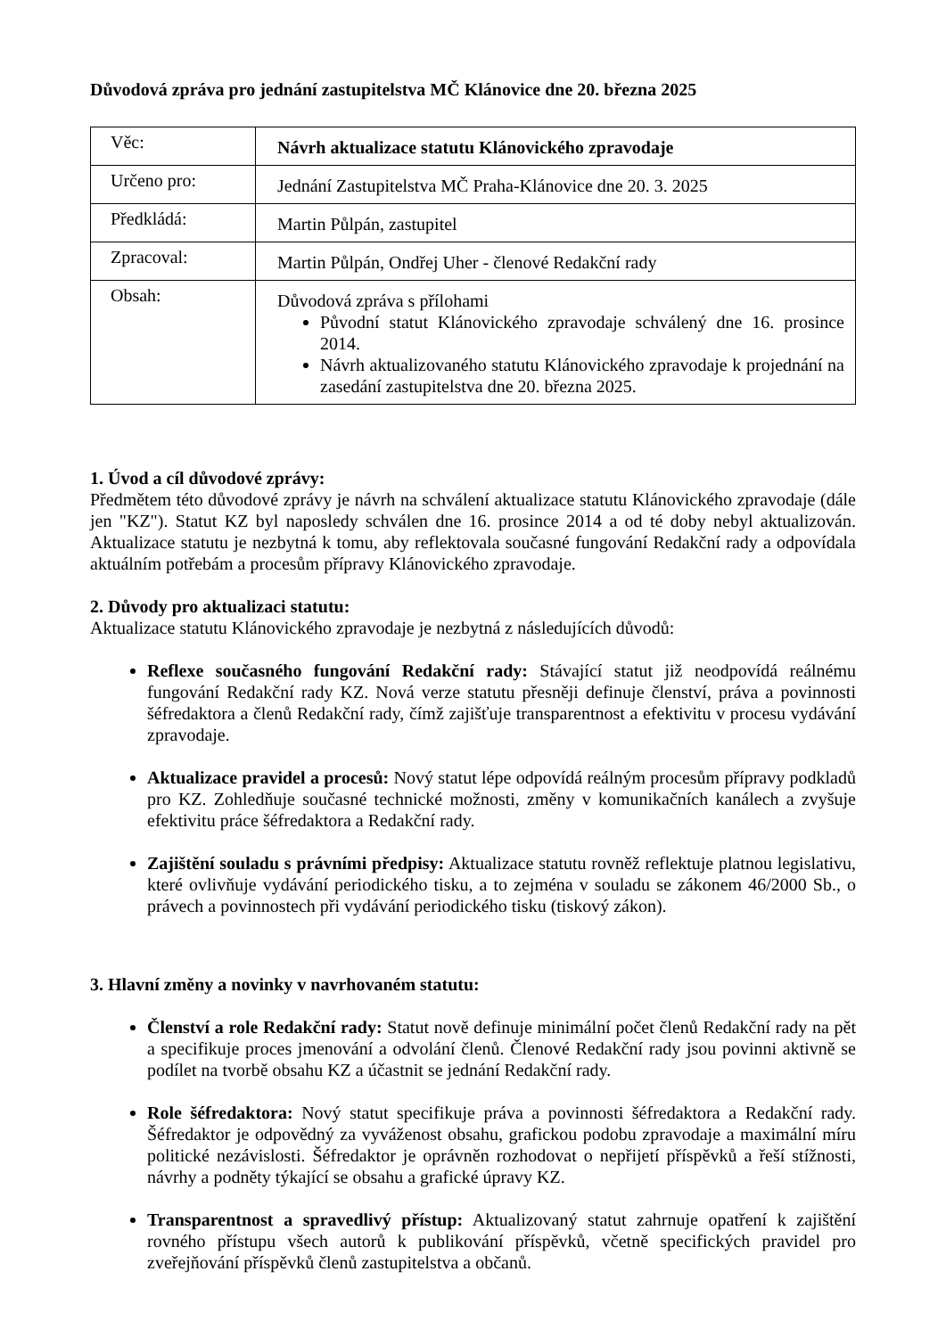Důvodová zpráva pro jednání zastupitelstva MČ Klánovice dne 20. března 2025
| Věc: | Návrh aktualizace statutu Klánovického zpravodaje |
| Určeno pro: | Jednání Zastupitelstva MČ Praha-Klánovice dne 20. 3. 2025 |
| Předkládá: | Martin Půlpán, zastupitel |
| Zpracoval: | Martin Půlpán, Ondřej Uher - členové Redakční rady |
| Obsah: | Důvodová zpráva s přílohami Původní statut Klánovického zpravodaje schválený dne 16. prosince 2014. Návrh aktualizovaného statutu Klánovického zpravodaje k projednání na zasedání zastupitelstva dne 20. března 2025. |
1. Úvod a cíl důvodové zprávy:
Předmětem této důvodové zprávy je návrh na schválení aktualizace statutu Klánovického zpravodaje (dále jen "KZ"). Statut KZ byl naposledy schválen dne 16. prosince 2014 a od té doby nebyl aktualizován. Aktualizace statutu je nezbytná k tomu, aby reflektovala současné fungování Redakční rady a odpovídala aktuálním potřebám a procesům přípravy Klánovického zpravodaje.
2. Důvody pro aktualizaci statutu:
Aktualizace statutu Klánovického zpravodaje je nezbytná z následujících důvodů:
Reflexe současného fungování Redakční rady: Stávající statut již neodpovídá reálnému fungování Redakční rady KZ. Nová verze statutu přesněji definuje členství, práva a povinnosti šéfredaktora a členů Redakční rady, čímž zajišťuje transparentnost a efektivitu v procesu vydávání zpravodaje.
Aktualizace pravidel a procesů: Nový statut lépe odpovídá reálným procesům přípravy podkladů pro KZ. Zohledňuje současné technické možnosti, změny v komunikačních kanálech a zvyšuje efektivitu práce šéfredaktora a Redakční rady.
Zajištění souladu s právními předpisy: Aktualizace statutu rovněž reflektuje platnou legislativu, které ovlivňuje vydávání periodického tisku, a to zejména v souladu se zákonem 46/2000 Sb., o právech a povinnostech při vydávání periodického tisku (tiskový zákon).
3. Hlavní změny a novinky v navrhovaném statutu:
Členství a role Redakční rady: Statut nově definuje minimální počet členů Redakční rady na pět a specifikuje proces jmenování a odvolání členů. Členové Redakční rady jsou povinni aktivně se podílet na tvorbě obsahu KZ a účastnit se jednání Redakční rady.
Role šéfredaktora: Nový statut specifikuje práva a povinnosti šéfredaktora a Redakční rady. Šéfredaktor je odpovědný za vyváženost obsahu, grafickou podobu zpravodaje a maximální míru politické nezávislosti. Šéfredaktor je oprávněn rozhodovat o nepřijetí příspěvků a řeší stížnosti, návrhy a podněty týkající se obsahu a grafické úpravy KZ.
Transparentnost a spravedlivý přístup: Aktualizovaný statut zahrnuje opatření k zajištění rovného přístupu všech autorů k publikování příspěvků, včetně specifických pravidel pro zveřejňování příspěvků členů zastupitelstva a občanů.